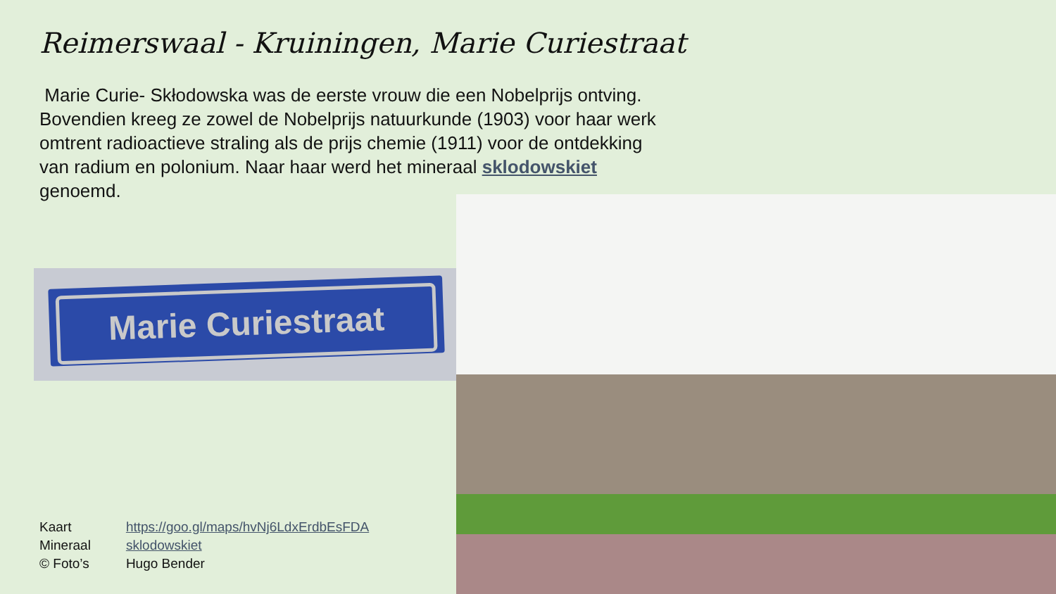Reimerswaal - Kruiningen, Marie Curiestraat
Marie Curie- Skłodowska was de eerste vrouw die een Nobelprijs ontving. Bovendien kreeg ze zowel de Nobelprijs natuurkunde (1903) voor haar werk omtrent radioactieve straling als de prijs chemie (1911) voor de ontdekking van radium en polonium. Naar haar werd het mineraal sklodowskiet genoemd.
Marie Curiestraat
| Kaart | https://goo.gl/maps/hvNj6LdxErdbEsFDA |
| Mineraal | sklodowskiet |
| © Foto’s | Hugo Bender |